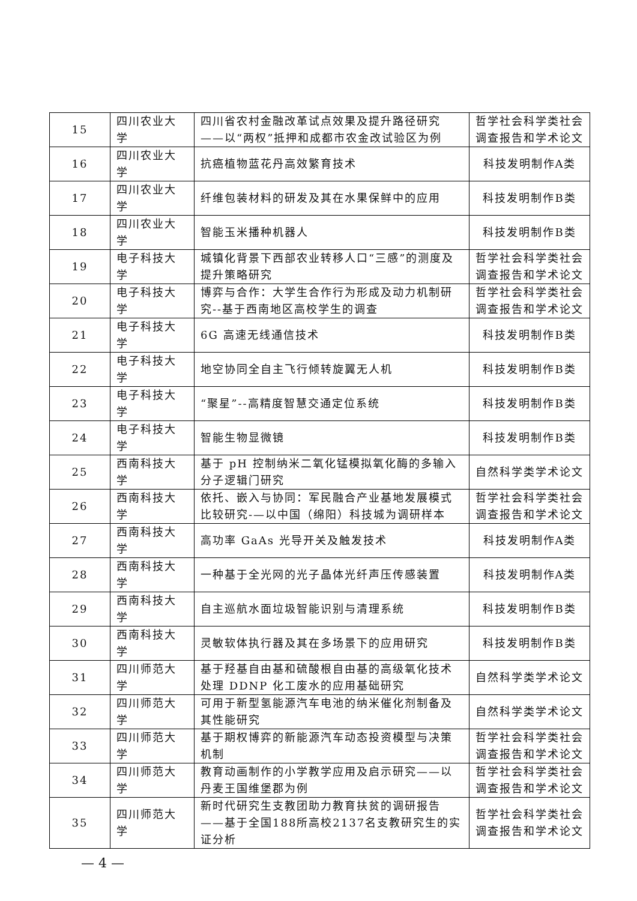| 15 | 四川农业大学 | 四川省农村金融改革试点效果及提升路径研究——以“两权”抵押和成都市农金改试验区为例 | 哲学社会科学类社会调查报告和学术论文 |
| 16 | 四川农业大学 | 抗癌植物蓝花丹高效繁育技术 | 科技发明制作A类 |
| 17 | 四川农业大学 | 纤维包装材料的研发及其在水果保鲜中的应用 | 科技发明制作B类 |
| 18 | 四川农业大学 | 智能玉米播种机器人 | 科技发明制作B类 |
| 19 | 电子科技大学 | 城镇化背景下西部农业转移人口“三感”的测度及提升策略研究 | 哲学社会科学类社会调查报告和学术论文 |
| 20 | 电子科技大学 | 博弈与合作：大学生合作行为形成及动力机制研究--基于西南地区高校学生的调查 | 哲学社会科学类社会调查报告和学术论文 |
| 21 | 电子科技大学 | 6G 高速无线通信技术 | 科技发明制作B类 |
| 22 | 电子科技大学 | 地空协同全自主飞行倾转旋翼无人机 | 科技发明制作B类 |
| 23 | 电子科技大学 | “聚星”--高精度智慧交通定位系统 | 科技发明制作B类 |
| 24 | 电子科技大学 | 智能生物显微镜 | 科技发明制作B类 |
| 25 | 西南科技大学 | 基于 pH 控制纳米二氧化锰模拟氧化酶的多输入分子逻辑门研究 | 自然科学类学术论文 |
| 26 | 西南科技大学 | 依托、嵌入与协同：军民融合产业基地发展模式比较研究-—以中国（绵阳）科技城为调研样本 | 哲学社会科学类社会调查报告和学术论文 |
| 27 | 西南科技大学 | 高功率 GaAs 光导开关及触发技术 | 科技发明制作A类 |
| 28 | 西南科技大学 | 一种基于全光网的光子晶体光纤声压传感装置 | 科技发明制作A类 |
| 29 | 西南科技大学 | 自主巡航水面垃圾智能识别与清理系统 | 科技发明制作B类 |
| 30 | 西南科技大学 | 灵敏软体执行器及其在多场景下的应用研究 | 科技发明制作B类 |
| 31 | 四川师范大学 | 基于羟基自由基和硫酸根自由基的高级氧化技术处理 DDNP 化工废水的应用基础研究 | 自然科学类学术论文 |
| 32 | 四川师范大学 | 可用于新型氢能源汽车电池的纳米催化剂制备及其性能研究 | 自然科学类学术论文 |
| 33 | 四川师范大学 | 基于期权博弈的新能源汽车动态投资模型与决策机制 | 哲学社会科学类社会调查报告和学术论文 |
| 34 | 四川师范大学 | 教育动画制作的小学教学应用及启示研究——以丹麦王国维堡郡为例 | 哲学社会科学类社会调查报告和学术论文 |
| 35 | 四川师范大学 | 新时代研究生支教团助力教育扶贫的调研报告——基于全国188所高校2137名支教研究生的实证分析 | 哲学社会科学类社会调查报告和学术论文 |
— 4 —